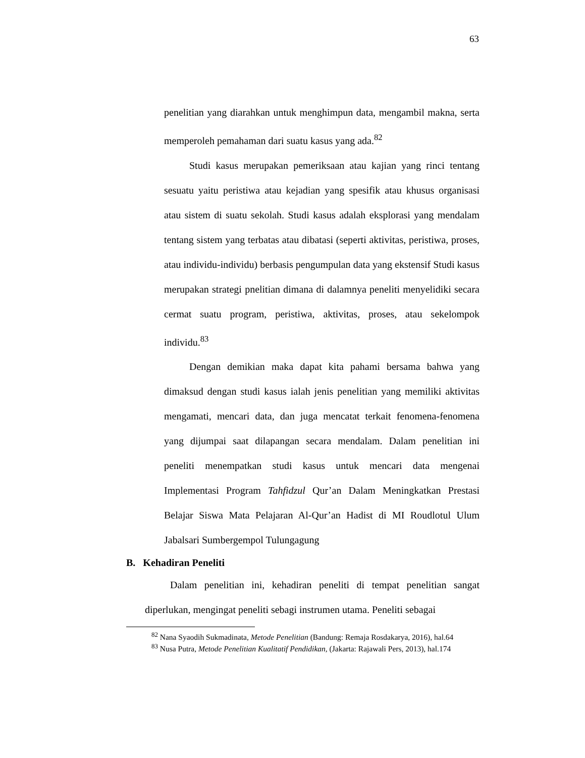63
penelitian yang diarahkan untuk menghimpun data, mengambil makna, serta memperoleh pemahaman dari suatu kasus yang ada.<sup>82</sup>
Studi kasus merupakan pemeriksaan atau kajian yang rinci tentang sesuatu yaitu peristiwa atau kejadian yang spesifik atau khusus organisasi atau sistem di suatu sekolah. Studi kasus adalah eksplorasi yang mendalam tentang sistem yang terbatas atau dibatasi (seperti aktivitas, peristiwa, proses, atau individu-individu) berbasis pengumpulan data yang ekstensif Studi kasus merupakan strategi pnelitian dimana di dalamnya peneliti menyelidiki secara cermat suatu program, peristiwa, aktivitas, proses, atau sekelompok individu.<sup>83</sup>
Dengan demikian maka dapat kita pahami bersama bahwa yang dimaksud dengan studi kasus ialah jenis penelitian yang memiliki aktivitas mengamati, mencari data, dan juga mencatat terkait fenomena-fenomena yang dijumpai saat dilapangan secara mendalam. Dalam penelitian ini peneliti menempatkan studi kasus untuk mencari data mengenai Implementasi Program Tahfidzul Qur’an Dalam Meningkatkan Prestasi Belajar Siswa Mata Pelajaran Al-Qur’an Hadist di MI Roudlotul Ulum Jabalsari Sumbergempol Tulungagung
B. Kehadiran Peneliti
Dalam penelitian ini, kehadiran peneliti di tempat penelitian sangat diperlukan, mengingat peneliti sebagi instrumen utama. Peneliti sebagai
<sup>82</sup> Nana Syaodih Sukmadinata, Metode Penelitian (Bandung: Remaja Rosdakarya, 2016), hal.64
<sup>83</sup> Nusa Putra, Metode Penelitian Kualitatif Pendidikan, (Jakarta: Rajawali Pers, 2013), hal.174